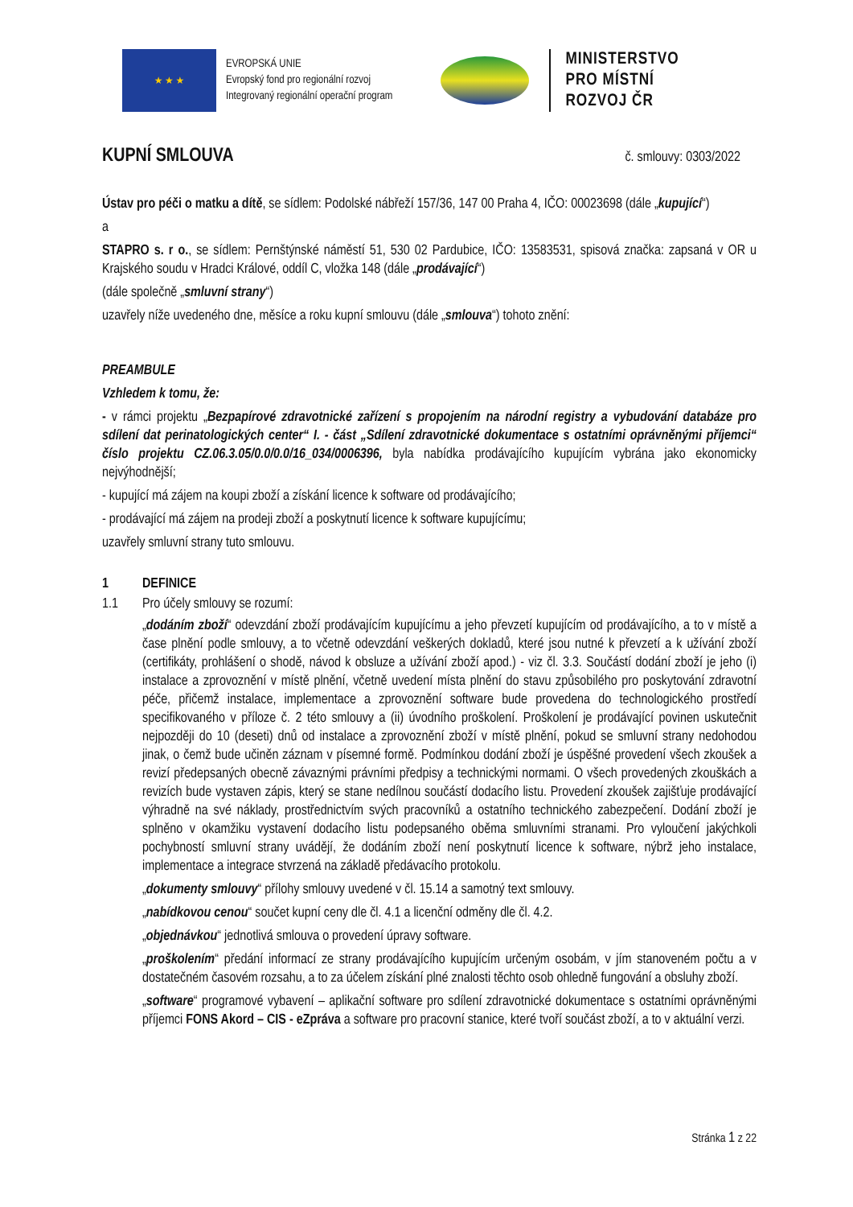★ ★ ★
EVROPSKÁ UNIE
Evropský fond pro regionální rozvoj
Integrovaný regionální operační program
MINISTERSTVO
PRO MÍSTNÍ
ROZVOJ ČR
KUPNÍ SMLOUVA
č. smlouvy: 0303/2022
Ústav pro péči o matku a dítě, se sídlem: Podolské nábřeží 157/36, 147 00 Praha 4, IČO: 00023698 (dále „kupující“)
a
STAPRO s. r o., se sídlem: Pernštýnské náměstí 51, 530 02 Pardubice, IČO: 13583531, spisová značka: zapsaná v OR u Krajského soudu v Hradci Králové, oddíl C, vložka 148 (dále „prodávající“)
(dále společně „smluvní strany“)
uzavřely níže uvedeného dne, měsíce a roku kupní smlouvu (dále „smlouva“) tohoto znění:
PREAMBULE
Vzhledem k tomu, že:
- v rámci projektu „Bezpapírové zdravotnické zařízení s propojením na národní registry a vybudování databáze pro sdílení dat perinatologických center“ I. - část „Sdílení zdravotnické dokumentace s ostatními oprávněnými příjemci“ číslo projektu CZ.06.3.05/0.0/0.0/16_034/0006396, byla nabídka prodávajícího kupujícím vybrána jako ekonomicky nejvýhodnější;
- kupující má zájem na koupi zboží a získání licence k software od prodávajícího;
- prodávající má zájem na prodeji zboží a poskytnutí licence k software kupujícímu;
uzavřely smluvní strany tuto smlouvu.
1 DEFINICE
1.1 Pro účely smlouvy se rozumí:
„dodáním zboží“ odevzdání zboží prodávajícím kupujícímu a jeho převzetí kupujícím od prodávajícího, a to v místě a čase plnění podle smlouvy, a to včetně odevzdání veškerých dokladů, které jsou nutné k převzetí a k užívání zboží (certifikáty, prohlášení o shodě, návod k obsluze a užívání zboží apod.) - viz čl. 3.3. Součástí dodání zboží je jeho (i) instalace a zprovoznění v místě plnění, včetně uvedení místa plnění do stavu způsobilého pro poskytování zdravotní péče, přičemž instalace, implementace a zprovoznění software bude provedena do technologického prostředí specifikovaného v příloze č. 2 této smlouvy a (ii) úvodního proškolení. Proškolení je prodávající povinen uskutečnit nejpozději do 10 (deseti) dnů od instalace a zprovoznění zboží v místě plnění, pokud se smluvní strany nedohodou jinak, o čemž bude učiněn záznam v písemné formě. Podmínkou dodání zboží je úspěšné provedení všech zkoušek a revizí předepsaných obecně závaznými právními předpisy a technickými normami. O všech provedených zkouškách a revizích bude vystaven zápis, který se stane nedílnou součástí dodacího listu. Provedení zkoušek zajišťuje prodávající výhradně na své náklady, prostřednictvím svých pracovníků a ostatního technického zabezpečení. Dodání zboží je splněno v okamžiku vystavení dodacího listu podepsaného oběma smluvními stranami. Pro vyloučení jakýchkoli pochybností smluvní strany uvádějí, že dodáním zboží není poskytnutí licence k software, nýbrž jeho instalace, implementace a integrace stvrzená na základě předávacího protokolu.
„dokumenty smlouvy“ přílohy smlouvy uvedené v čl. 15.14 a samotný text smlouvy.
„nabídkovou cenou“ součet kupní ceny dle čl. 4.1 a licenční odměny dle čl. 4.2.
„objednávkou“ jednotlivá smlouva o provedení úpravy software.
„proškolením“ předání informací ze strany prodávajícího kupujícím určeným osobám, v jím stanoveném počtu a v dostatečném časovém rozsahu, a to za účelem získání plné znalosti těchto osob ohledně fungování a obsluhy zboží.
„software“ programové vybavení – aplikační software pro sdílení zdravotnické dokumentace s ostatními oprávněnými příjemci FONS Akord – CIS - eZpráva a software pro pracovní stanice, které tvoří součást zboží, a to v aktuální verzi.
Stránka 1 z 22